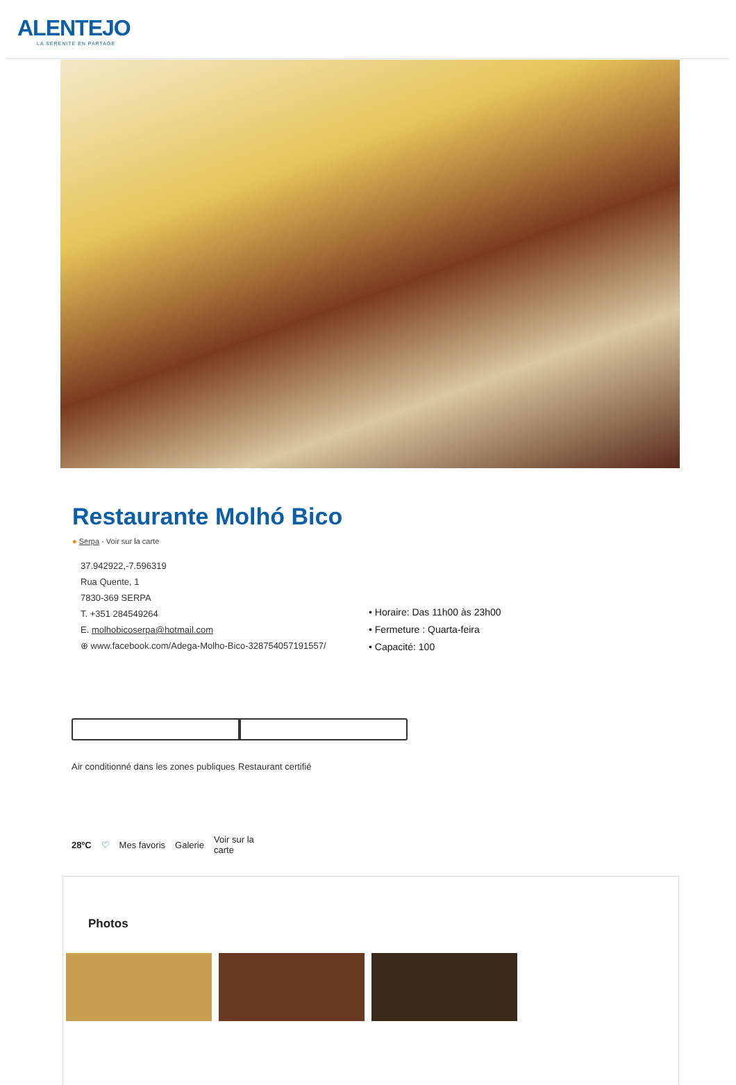ALENTEJO
LA SÉRÉNITÉ EN PARTAGE
Restaurante Molhó Bico
● Serpa - Voir sur la carte
37.942922,-7.596319
Rua Quente, 1
7830-369 SERPA
T. +351 284549264
E. molhobicoserpa@hotmail.com
⊕ www.facebook.com/Adega-Molho-Bico-328754057191557/
• Horaire: Das 11h00 às 23h00
• Fermeture : Quarta-feira
• Capacité: 100
Air conditionné dans les zones publiques
Restaurant certifié
28ºC ♡ Mes favoris Galerie Voir sur la
carte
Photos